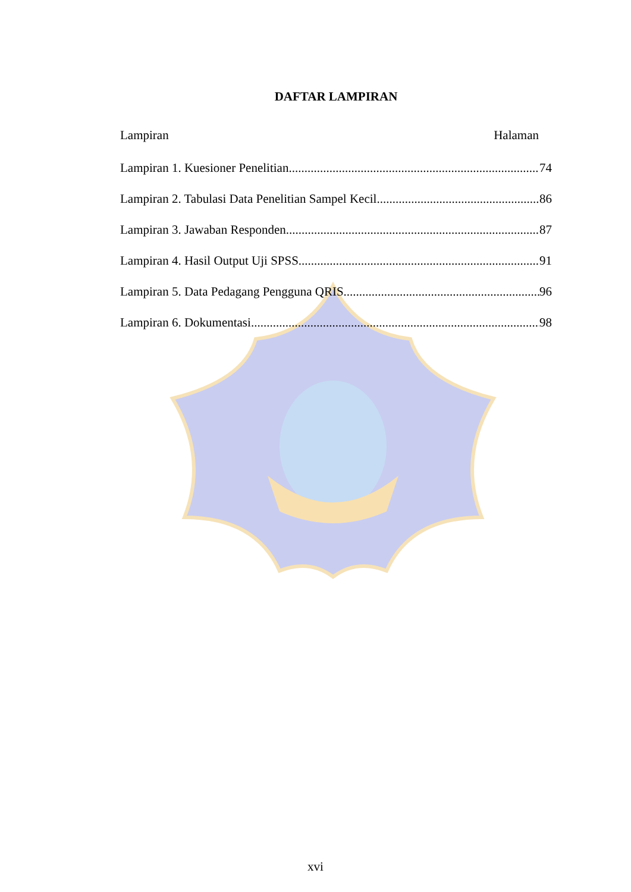DAFTAR LAMPIRAN
Lampiran Halaman
Lampiran 1. Kuesioner Penelitian 74
Lampiran 2. Tabulasi Data Penelitian Sampel Kecil 86
Lampiran 3. Jawaban Responden 87
Lampiran 4. Hasil Output Uji SPSS 91
Lampiran 5. Data Pedagang Pengguna QRIS 96
Lampiran 6. Dokumentasi 98
xvi